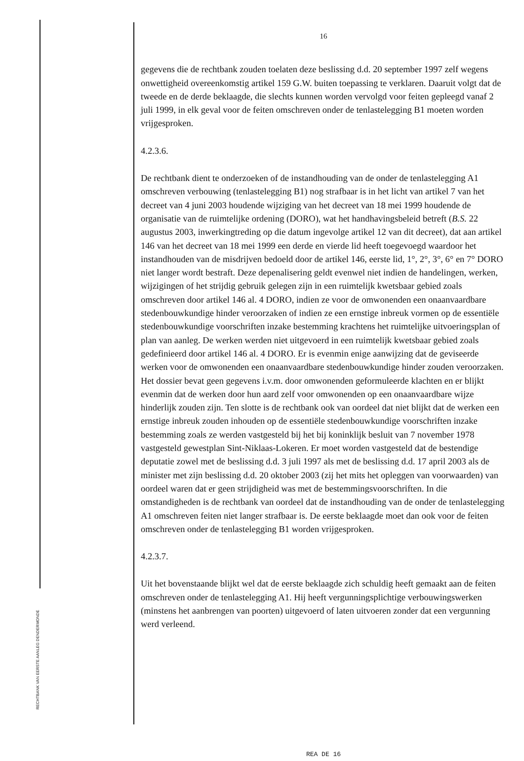RECHTBANK VAN EERSTE AANLEG DENDERMONDE
16
gegevens die de rechtbank zouden toelaten deze beslissing d.d. 20 september 1997 zelf wegens onwettigheid overeenkomstig artikel 159 G.W. buiten toepassing te verklaren. Daaruit volgt dat de tweede en de derde beklaagde, die slechts kunnen worden vervolgd voor feiten gepleegd vanaf 2 juli 1999, in elk geval voor de feiten omschreven onder de tenlastelegging B1 moeten worden vrijgesproken.
4.2.3.6.
De rechtbank dient te onderzoeken of de instandhouding van de onder de tenlastelegging A1 omschreven verbouwing (tenlastelegging B1) nog strafbaar is in het licht van artikel 7 van het decreet van 4 juni 2003 houdende wijziging van het decreet van 18 mei 1999 houdende de organisatie van de ruimtelijke ordening (DORO), wat het handhavingsbeleid betreft (B.S. 22 augustus 2003, inwerkingtreding op die datum ingevolge artikel 12 van dit decreet), dat aan artikel 146 van het decreet van 18 mei 1999 een derde en vierde lid heeft toegevoegd waardoor het instandhouden van de misdrijven bedoeld door de artikel 146, eerste lid, 1°, 2°, 3°, 6° en 7° DORO niet langer wordt bestraft. Deze depenalisering geldt evenwel niet indien de handelingen, werken, wijzigingen of het strijdig gebruik gelegen zijn in een ruimtelijk kwetsbaar gebied zoals omschreven door artikel 146 al. 4 DORO, indien ze voor de omwonenden een onaanvaardbare stedenbouwkundige hinder veroorzaken of indien ze een ernstige inbreuk vormen op de essentiële stedenbouwkundige voorschriften inzake bestemming krachtens het ruimtelijke uitvoeringsplan of plan van aanleg. De werken werden niet uitgevoerd in een ruimtelijk kwetsbaar gebied zoals gedefinieerd door artikel 146 al. 4 DORO. Er is evenmin enige aanwijzing dat de geviseerde werken voor de omwonenden een onaanvaardbare stedenbouwkundige hinder zouden veroorzaken. Het dossier bevat geen gegevens i.v.m. door omwonenden geformuleerde klachten en er blijkt evenmin dat de werken door hun aard zelf voor omwonenden op een onaanvaardbare wijze hinderlijk zouden zijn. Ten slotte is de rechtbank ook van oordeel dat niet blijkt dat de werken een ernstige inbreuk zouden inhouden op de essentiële stedenbouwkundige voorschriften inzake bestemming zoals ze werden vastgesteld bij het bij koninklijk besluit van 7 november 1978 vastgesteld gewestplan Sint-Niklaas-Lokeren. Er moet worden vastgesteld dat de bestendige deputatie zowel met de beslissing d.d. 3 juli 1997 als met de beslissing d.d. 17 april 2003 als de minister met zijn beslissing d.d. 20 oktober 2003 (zij het mits het opleggen van voorwaarden) van oordeel waren dat er geen strijdigheid was met de bestemmingsvoorschriften. In die omstandigheden is de rechtbank van oordeel dat de instandhouding van de onder de tenlastelegging A1 omschreven feiten niet langer strafbaar is. De eerste beklaagde moet dan ook voor de feiten omschreven onder de tenlastelegging B1 worden vrijgesproken.
4.2.3.7.
Uit het bovenstaande blijkt wel dat de eerste beklaagde zich schuldig heeft gemaakt aan de feiten omschreven onder de tenlastelegging A1. Hij heeft vergunningsplichtige verbouwingswerken (minstens het aanbrengen van poorten) uitgevoerd of laten uitvoeren zonder dat een vergunning werd verleend.
REA DE 16